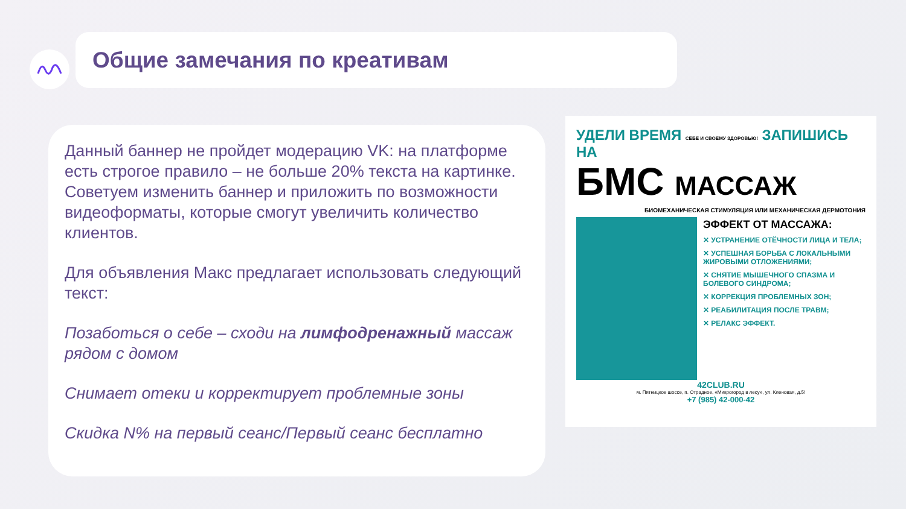Общие замечания по креативам
Данный баннер не пройдет модерацию VK: на платформе есть строгое правило – не больше 20% текста на картинке. Советуем изменить баннер и приложить по возможности видеоформаты, которые смогут увеличить количество клиентов.
Для объявления Макс предлагает использовать следующий текст:
Позаботься о себе – сходи на лимфодренажный массаж рядом с домом
Снимает отеки и корректирует проблемные зоны
Скидка N% на первый сеанс/Первый сеанс бесплатно
УДЕЛИ ВРЕМЯ СЕБЕ И СВОЕМУ ЗДОРОВЬЮ! ЗАПИШИСЬ НА
БМС МАССАЖ
БИОМЕХАНИЧЕСКАЯ СТИМУЛЯЦИЯ ИЛИ МЕХАНИЧЕСКАЯ ДЕРМОТОНИЯ
ЭФФЕКТ ОТ МАССАЖА:
✕ УСТРАНЕНИЕ ОТЁЧНОСТИ ЛИЦА И ТЕЛА;
✕ УСПЕШНАЯ БОРЬБА С ЛОКАЛЬНЫМИ ЖИРОВЫМИ ОТЛОЖЕНИЯМИ;
✕ СНЯТИЕ МЫШЕЧНОГО СПАЗМА И БОЛЕВОГО СИНДРОМА;
✕ КОРРЕКЦИЯ ПРОБЛЕМНЫХ ЗОН;
✕ РЕАБИЛИТАЦИЯ ПОСЛЕ ТРАВМ;
✕ РЕЛАКС ЭФФЕКТ.
42CLUB.RU
м. Пятницкое шоссе, п. Отрадное, «Микрогород в лесу», ул. Кленовая, д.5!
+7 (985) 42-000-42